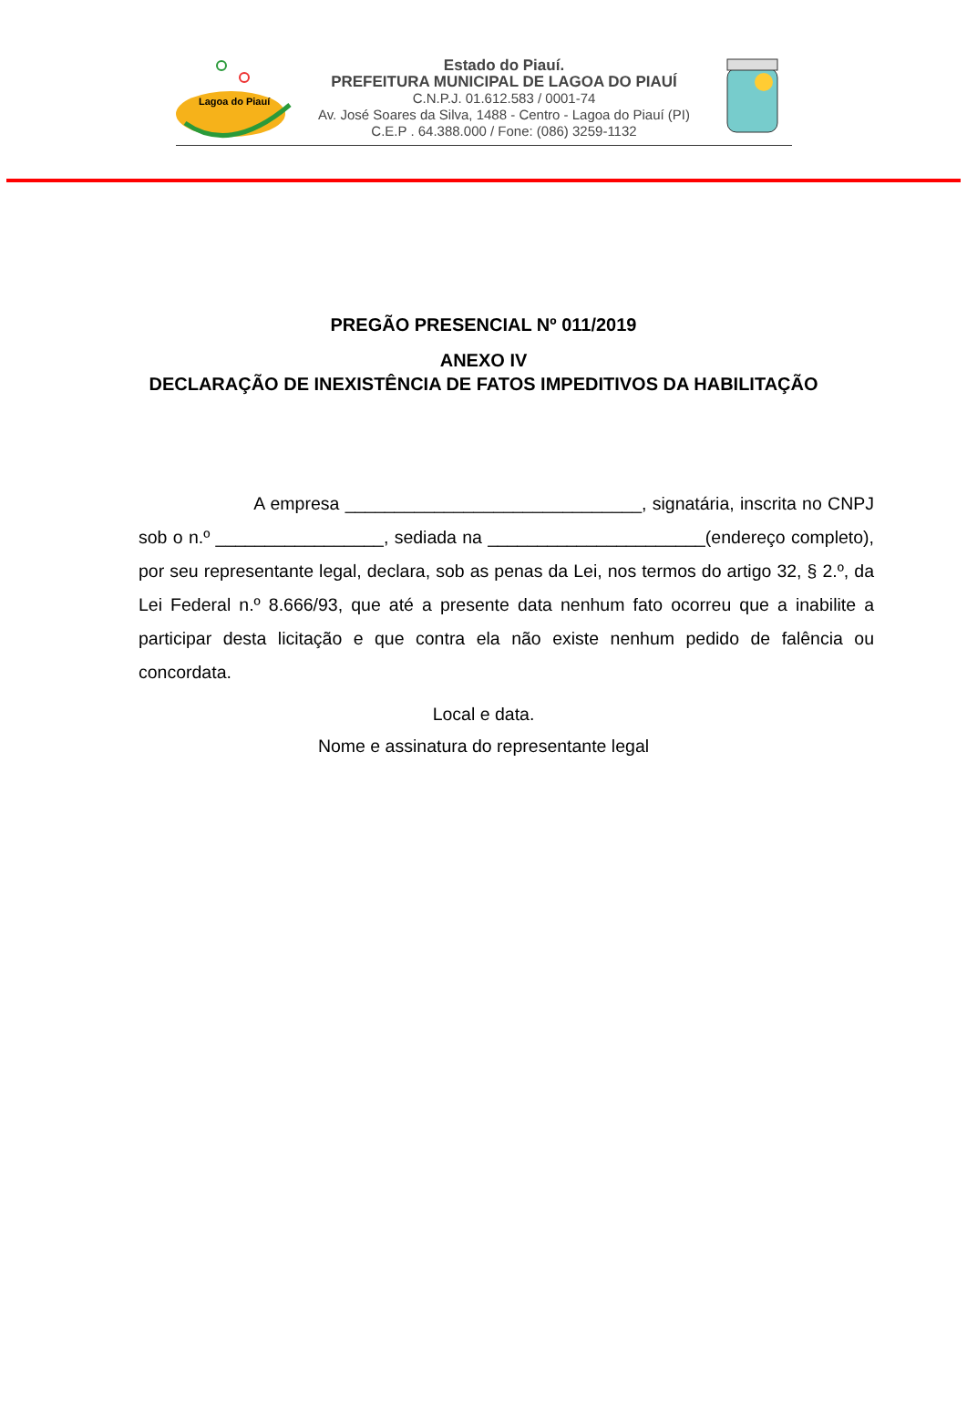Lagoa do Piauí
Estado do Piauí.
PREFEITURA MUNICIPAL DE LAGOA DO PIAUÍ
C.N.P.J. 01.612.583 / 0001-74
Av. José Soares da Silva, 1488 - Centro - Lagoa do Piauí (PI)
C.E.P . 64.388.000 / Fone: (086) 3259-1132
PREGÃO PRESENCIAL Nº 011/2019
ANEXO IV
DECLARAÇÃO DE INEXISTÊNCIA DE FATOS IMPEDITIVOS DA HABILITAÇÃO
A empresa ______________________________, signatária, inscrita no CNPJ sob o n.º _________________, sediada na ______________________(endereço completo), por seu representante legal, declara, sob as penas da Lei, nos termos do artigo 32, § 2.º, da Lei Federal n.º 8.666/93, que até a presente data nenhum fato ocorreu que a inabilite a participar desta licitação e que contra ela não existe nenhum pedido de falência ou concordata.
Local e data.
Nome e assinatura do representante legal